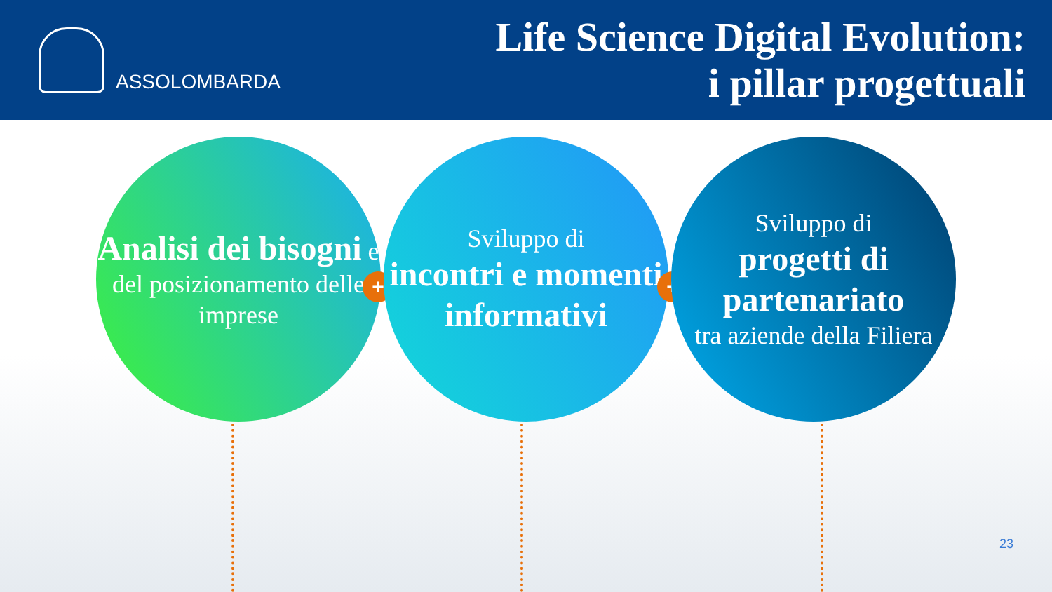ASSOLOMBARDA
Life Science Digital Evolution:
i pillar progettuali
Analisi dei bisogni e del posizionamento delle imprese
+
Sviluppo di
incontri e momenti informativi
+
Sviluppo di
progetti di partenariato
tra aziende della Filiera
23